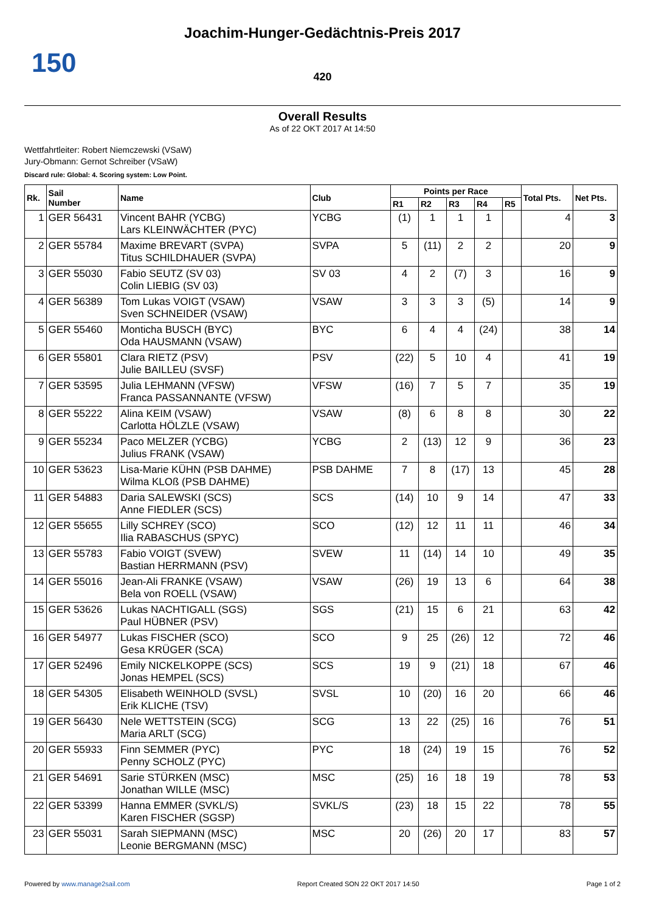Joachim-Hunger-Gedächtnis-Preis 2017
150
420
Overall Results
As of 22 OKT 2017 At 14:50
Wettfahrtleiter: Robert Niemczewski (VSaW)
Jury-Obmann: Gernot Schreiber (VSaW)
Discard rule: Global: 4. Scoring system: Low Point.
| Rk. | Sail Number | Name | Club | Points per Race | | | | | Total Pts. | Net Pts. |
| --- | --- | --- | --- | --- | --- | --- | --- | --- | --- | --- |
| | | | | R1 | R2 | R3 | R4 | R5 | | |
| 1 | GER 56431 | Vincent BAHR (YCBG) Lars KLEINWÄCHTER (PYC) | YCBG | (1) | 1 | 1 | 1 | | 4 | 3 |
| 2 | GER 55784 | Maxime BREVART (SVPA) Titus SCHILDHAUER (SVPA) | SVPA | 5 | (11) | 2 | 2 | | 20 | 9 |
| 3 | GER 55030 | Fabio SEUTZ (SV 03) Colin LIEBIG (SV 03) | SV 03 | 4 | 2 | (7) | 3 | | 16 | 9 |
| 4 | GER 56389 | Tom Lukas VOIGT (VSAW) Sven SCHNEIDER (VSAW) | VSAW | 3 | 3 | 3 | (5) | | 14 | 9 |
| 5 | GER 55460 | Monticha BUSCH (BYC) Oda HAUSMANN (VSAW) | BYC | 6 | 4 | 4 | (24) | | 38 | 14 |
| 6 | GER 55801 | Clara RIETZ (PSV) Julie BAILLEU (SVSF) | PSV | (22) | 5 | 10 | 4 | | 41 | 19 |
| 7 | GER 53595 | Julia LEHMANN (VFSW) Franca PASSANNANTE (VFSW) | VFSW | (16) | 7 | 5 | 7 | | 35 | 19 |
| 8 | GER 55222 | Alina KEIM (VSAW) Carlotta HÖLZLE (VSAW) | VSAW | (8) | 6 | 8 | 8 | | 30 | 22 |
| 9 | GER 55234 | Paco MELZER (YCBG) Julius FRANK (VSAW) | YCBG | 2 | (13) | 12 | 9 | | 36 | 23 |
| 10 | GER 53623 | Lisa-Marie KÜHN (PSB DAHME) Wilma KLOß (PSB DAHME) | PSB DAHME | 7 | 8 | (17) | 13 | | 45 | 28 |
| 11 | GER 54883 | Daria SALEWSKI (SCS) Anne FIEDLER (SCS) | SCS | (14) | 10 | 9 | 14 | | 47 | 33 |
| 12 | GER 55655 | Lilly SCHREY (SCO) Ilia RABASCHUS (SPYC) | SCO | (12) | 12 | 11 | 11 | | 46 | 34 |
| 13 | GER 55783 | Fabio VOIGT (SVEW) Bastian HERRMANN (PSV) | SVEW | 11 | (14) | 14 | 10 | | 49 | 35 |
| 14 | GER 55016 | Jean-Ali FRANKE (VSAW) Bela von ROELL (VSAW) | VSAW | (26) | 19 | 13 | 6 | | 64 | 38 |
| 15 | GER 53626 | Lukas NACHTIGALL (SGS) Paul HÜBNER (PSV) | SGS | (21) | 15 | 6 | 21 | | 63 | 42 |
| 16 | GER 54977 | Lukas FISCHER (SCO) Gesa KRÜGER (SCA) | SCO | 9 | 25 | (26) | 12 | | 72 | 46 |
| 17 | GER 52496 | Emily NICKELKOPPE (SCS) Jonas HEMPEL (SCS) | SCS | 19 | 9 | (21) | 18 | | 67 | 46 |
| 18 | GER 54305 | Elisabeth WEINHOLD (SVSL) Erik KLICHE (TSV) | SVSL | 10 | (20) | 16 | 20 | | 66 | 46 |
| 19 | GER 56430 | Nele WETTSTEIN (SCG) Maria ARLT (SCG) | SCG | 13 | 22 | (25) | 16 | | 76 | 51 |
| 20 | GER 55933 | Finn SEMMER (PYC) Penny SCHOLZ (PYC) | PYC | 18 | (24) | 19 | 15 | | 76 | 52 |
| 21 | GER 54691 | Sarie STÜRKEN (MSC) Jonathan WILLE (MSC) | MSC | (25) | 16 | 18 | 19 | | 78 | 53 |
| 22 | GER 53399 | Hanna EMMER (SVKL/S) Karen FISCHER (SGSP) | SVKL/S | (23) | 18 | 15 | 22 | | 78 | 55 |
| 23 | GER 55031 | Sarah SIEPMANN (MSC) Leonie BERGMANN (MSC) | MSC | 20 | (26) | 20 | 17 | | 83 | 57 |
Powered by www.manage2sail.com Report Created SON 22 OKT 2017 14:50 Page 1 of 2